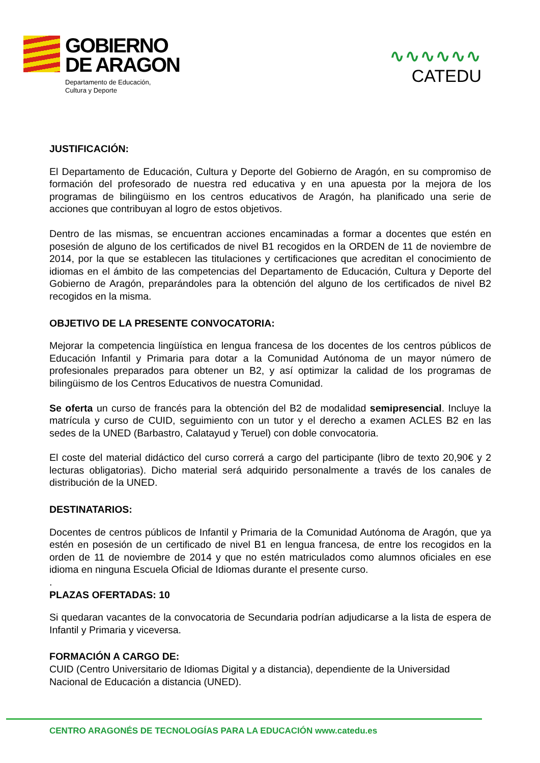GOBIERNO
DE ARAGON
Departamento de Educación,
Cultura y Deporte
∿∿∿∿∿∿
CATEDU
JUSTIFICACIÓN:
El Departamento de Educación, Cultura y Deporte del Gobierno de Aragón, en su compromiso de formación del profesorado de nuestra red educativa y en una apuesta por la mejora de los programas de bilingüismo en los centros educativos de Aragón, ha planificado una serie de acciones que contribuyan al logro de estos objetivos.
Dentro de las mismas, se encuentran acciones encaminadas a formar a docentes que estén en posesión de alguno de los certificados de nivel B1 recogidos en la ORDEN de 11 de noviembre de 2014, por la que se establecen las titulaciones y certificaciones que acreditan el conocimiento de idiomas en el ámbito de las competencias del Departamento de Educación, Cultura y Deporte del Gobierno de Aragón, preparándoles para la obtención del alguno de los certificados de nivel B2 recogidos en la misma.
OBJETIVO DE LA PRESENTE CONVOCATORIA:
Mejorar la competencia lingüística en lengua francesa de los docentes de los centros públicos de Educación Infantil y Primaria para dotar a la Comunidad Autónoma de un mayor número de profesionales preparados para obtener un B2, y así optimizar la calidad de los programas de bilingüismo de los Centros Educativos de nuestra Comunidad.
Se oferta un curso de francés para la obtención del B2 de modalidad semipresencial. Incluye la matrícula y curso de CUID, seguimiento con un tutor y el derecho a examen ACLES B2 en las sedes de la UNED (Barbastro, Calatayud y Teruel) con doble convocatoria.
El coste del material didáctico del curso correrá a cargo del participante (libro de texto 20,90€ y 2 lecturas obligatorias). Dicho material será adquirido personalmente a través de los canales de distribución de la UNED.
DESTINATARIOS:
Docentes de centros públicos de Infantil y Primaria de la Comunidad Autónoma de Aragón, que ya estén en posesión de un certificado de nivel B1 en lengua francesa, de entre los recogidos en la orden de 11 de noviembre de 2014 y que no estén matriculados como alumnos oficiales en ese idioma en ninguna Escuela Oficial de Idiomas durante el presente curso.
.
PLAZAS OFERTADAS: 10
Si quedaran vacantes de la convocatoria de Secundaria podrían adjudicarse a la lista de espera de Infantil y Primaria y viceversa.
FORMACIÓN A CARGO DE:
CUID (Centro Universitario de Idiomas Digital y a distancia), dependiente de la Universidad Nacional de Educación a distancia (UNED).
CENTRO ARAGONÉS DE TECNOLOGÍAS PARA LA EDUCACIÓN www.catedu.es